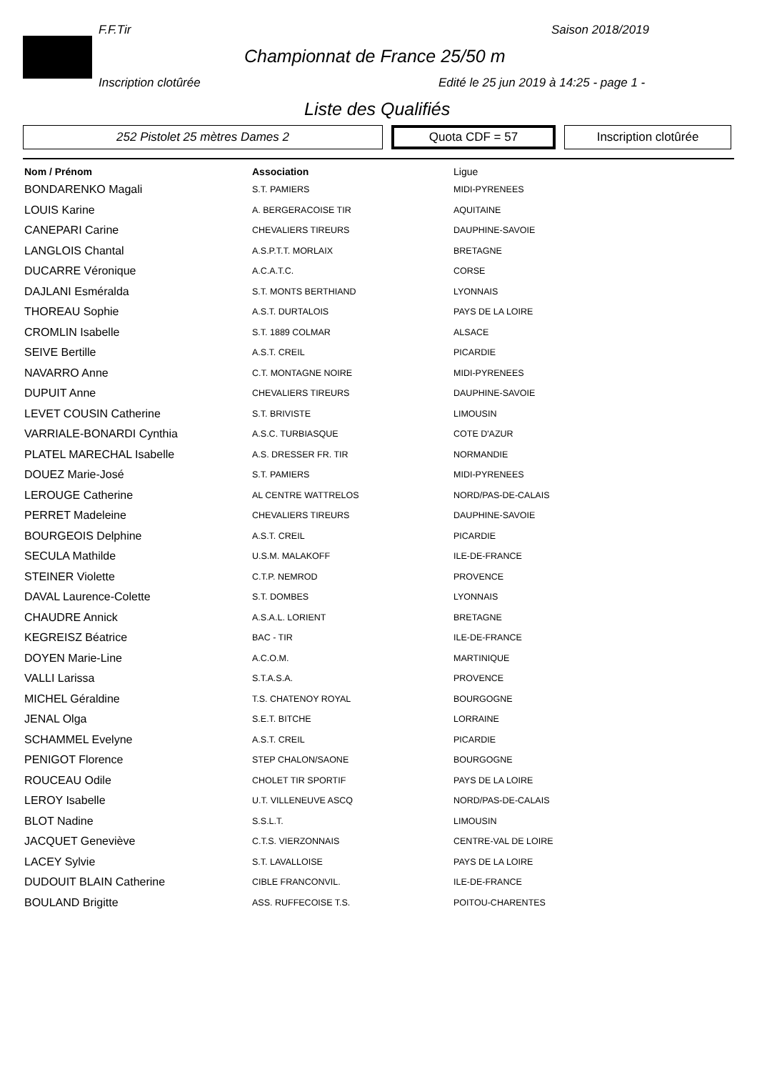F.F.Tir Saison 2018/2019
Championnat de France 25/50 m
Inscription clotûrée
Edité le 25 jun 2019 à 14:25 - page 1 -
Liste des Qualifiés
252 Pistolet 25 mètres Dames 2
Quota CDF = 57
Inscription clotûrée
| Nom / Prénom | Association | Ligue |
| --- | --- | --- |
| BONDARENKO Magali | S.T. PAMIERS | MIDI-PYRENEES |
| LOUIS Karine | A. BERGERACOISE TIR | AQUITAINE |
| CANEPARI Carine | CHEVALIERS TIREURS | DAUPHINE-SAVOIE |
| LANGLOIS Chantal | A.S.P.T.T. MORLAIX | BRETAGNE |
| DUCARRE Véronique | A.C.A.T.C. | CORSE |
| DAJLANI Esméralda | S.T. MONTS BERTHIAND | LYONNAIS |
| THOREAU Sophie | A.S.T. DURTALOIS | PAYS DE LA LOIRE |
| CROMLIN Isabelle | S.T. 1889 COLMAR | ALSACE |
| SEIVE Bertille | A.S.T. CREIL | PICARDIE |
| NAVARRO Anne | C.T. MONTAGNE NOIRE | MIDI-PYRENEES |
| DUPUIT Anne | CHEVALIERS TIREURS | DAUPHINE-SAVOIE |
| LEVET COUSIN Catherine | S.T. BRIVISTE | LIMOUSIN |
| VARRIALE-BONARDI Cynthia | A.S.C. TURBIASQUE | COTE D'AZUR |
| PLATEL MARECHAL Isabelle | A.S. DRESSER FR. TIR | NORMANDIE |
| DOUEZ Marie-José | S.T. PAMIERS | MIDI-PYRENEES |
| LEROUGE Catherine | AL CENTRE WATTRELOS | NORD/PAS-DE-CALAIS |
| PERRET Madeleine | CHEVALIERS TIREURS | DAUPHINE-SAVOIE |
| BOURGEOIS Delphine | A.S.T. CREIL | PICARDIE |
| SECULA Mathilde | U.S.M. MALAKOFF | ILE-DE-FRANCE |
| STEINER Violette | C.T.P. NEMROD | PROVENCE |
| DAVAL Laurence-Colette | S.T. DOMBES | LYONNAIS |
| CHAUDRE Annick | A.S.A.L. LORIENT | BRETAGNE |
| KEGREISZ Béatrice | BAC - TIR | ILE-DE-FRANCE |
| DOYEN Marie-Line | A.C.O.M. | MARTINIQUE |
| VALLI Larissa | S.T.A.S.A. | PROVENCE |
| MICHEL Géraldine | T.S. CHATENOY ROYAL | BOURGOGNE |
| JENAL Olga | S.E.T. BITCHE | LORRAINE |
| SCHAMMEL Evelyne | A.S.T. CREIL | PICARDIE |
| PENIGOT Florence | STEP CHALON/SAONE | BOURGOGNE |
| ROUCEAU Odile | CHOLET TIR SPORTIF | PAYS DE LA LOIRE |
| LEROY Isabelle | U.T. VILLENEUVE ASCQ | NORD/PAS-DE-CALAIS |
| BLOT Nadine | S.S.L.T. | LIMOUSIN |
| JACQUET Geneviève | C.T.S. VIERZONNAIS | CENTRE-VAL DE LOIRE |
| LACEY Sylvie | S.T. LAVALLOISE | PAYS DE LA LOIRE |
| DUDOUIT BLAIN Catherine | CIBLE FRANCONVIL. | ILE-DE-FRANCE |
| BOULAND Brigitte | ASS. RUFFECOISE T.S. | POITOU-CHARENTES |